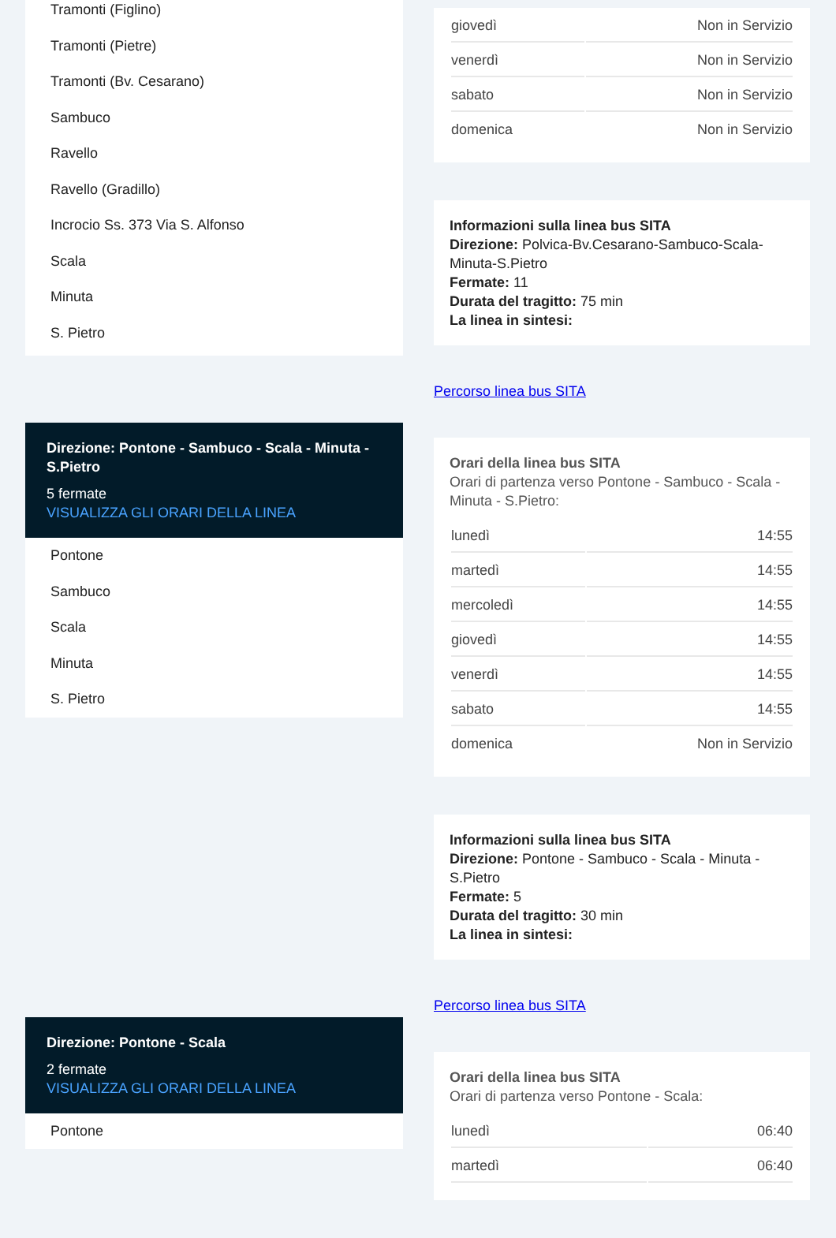Tramonti (Figlino)
Tramonti (Pietre)
Tramonti (Bv. Cesarano)
Sambuco
Ravello
Ravello (Gradillo)
Incrocio Ss. 373 Via S. Alfonso
Scala
Minuta
S. Pietro
Direzione: Pontone - Sambuco - Scala - Minuta - S.Pietro
5 fermate
VISUALIZZA GLI ORARI DELLA LINEA
Pontone
Sambuco
Scala
Minuta
S. Pietro
Direzione: Pontone - Scala
2 fermate
VISUALIZZA GLI ORARI DELLA LINEA
Pontone
| giovedì | Non in Servizio |
| venerdì | Non in Servizio |
| sabato | Non in Servizio |
| domenica | Non in Servizio |
Informazioni sulla linea bus SITA
Direzione: Polvica-Bv.Cesarano-Sambuco-Scala-Minuta-S.Pietro
Fermate: 11
Durata del tragitto: 75 min
La linea in sintesi:
Percorso linea bus SITA
Orari della linea bus SITA
Orari di partenza verso Pontone - Sambuco - Scala - Minuta - S.Pietro:
| lunedì | 14:55 |
| martedì | 14:55 |
| mercoledì | 14:55 |
| giovedì | 14:55 |
| venerdì | 14:55 |
| sabato | 14:55 |
| domenica | Non in Servizio |
Informazioni sulla linea bus SITA
Direzione: Pontone - Sambuco - Scala - Minuta - S.Pietro
Fermate: 5
Durata del tragitto: 30 min
La linea in sintesi:
Percorso linea bus SITA
Orari della linea bus SITA
Orari di partenza verso Pontone - Scala:
| lunedì | 06:40 |
| martedì | 06:40 |